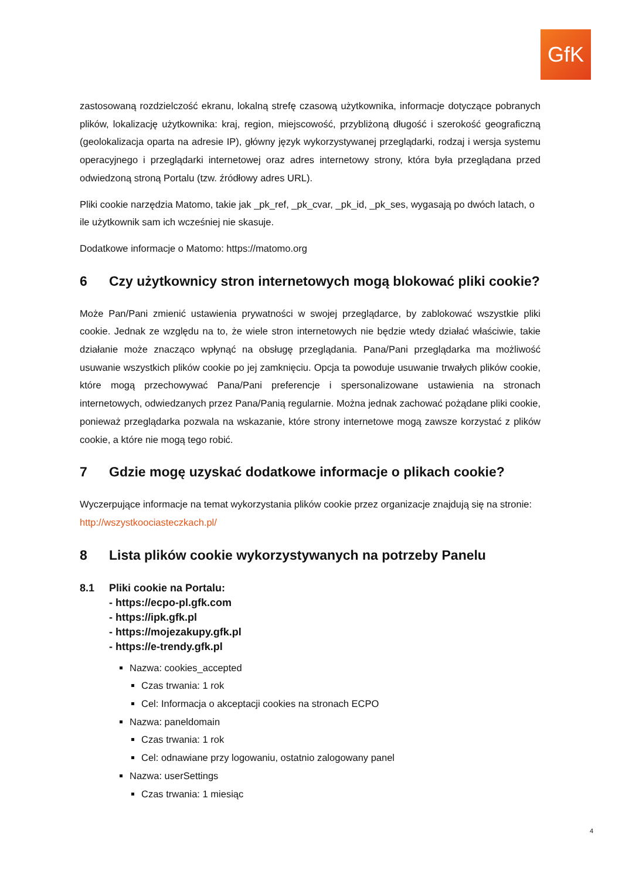GfK
zastosowaną rozdzielczość ekranu, lokalną strefę czasową użytkownika, informacje dotyczące pobranych plików, lokalizację użytkownika: kraj, region, miejscowość, przybliżoną długość i szerokość geograficzną (geolokalizacja oparta na adresie IP), główny język wykorzystywanej przeglądarki, rodzaj i wersja systemu operacyjnego i przeglądarki internetowej oraz adres internetowy strony, która była przeglądana przed odwiedzoną stroną Portalu (tzw. źródłowy adres URL).
Pliki cookie narzędzia Matomo, takie jak _pk_ref, _pk_cvar, _pk_id, _pk_ses, wygasają po dwóch latach, o ile użytkownik sam ich wcześniej nie skasuje.
Dodatkowe informacje o Matomo: https://matomo.org
6 Czy użytkownicy stron internetowych mogą blokować pliki cookie?
Może Pan/Pani zmienić ustawienia prywatności w swojej przeglądarce, by zablokować wszystkie pliki cookie. Jednak ze względu na to, że wiele stron internetowych nie będzie wtedy działać właściwie, takie działanie może znacząco wpłynąć na obsługę przeglądania. Pana/Pani przeglądarka ma możliwość usuwanie wszystkich plików cookie po jej zamknięciu. Opcja ta powoduje usuwanie trwałych plików cookie, które mogą przechowywać Pana/Pani preferencje i spersonalizowane ustawienia na stronach internetowych, odwiedzanych przez Pana/Panią regularnie. Można jednak zachować pożądane pliki cookie, ponieważ przeglądarka pozwala na wskazanie, które strony internetowe mogą zawsze korzystać z plików cookie, a które nie mogą tego robić.
7 Gdzie mogę uzyskać dodatkowe informacje o plikach cookie?
Wyczerpujące informacje na temat wykorzystania plików cookie przez organizacje znajdują się na stronie: http://wszystkoociasteczkach.pl/
8 Lista plików cookie wykorzystywanych na potrzeby Panelu
8.1 Pliki cookie na Portalu:
- https://ecpo-pl.gfk.com
- https://ipk.gfk.pl
- https://mojezakupy.gfk.pl
- https://e-trendy.gfk.pl
Nazwa: cookies_accepted
Czas trwania: 1 rok
Cel: Informacja o akceptacji cookies na stronach ECPO
Nazwa: paneldomain
Czas trwania: 1 rok
Cel: odnawiane przy logowaniu, ostatnio zalogowany panel
Nazwa: userSettings
Czas trwania: 1 miesiąc
4